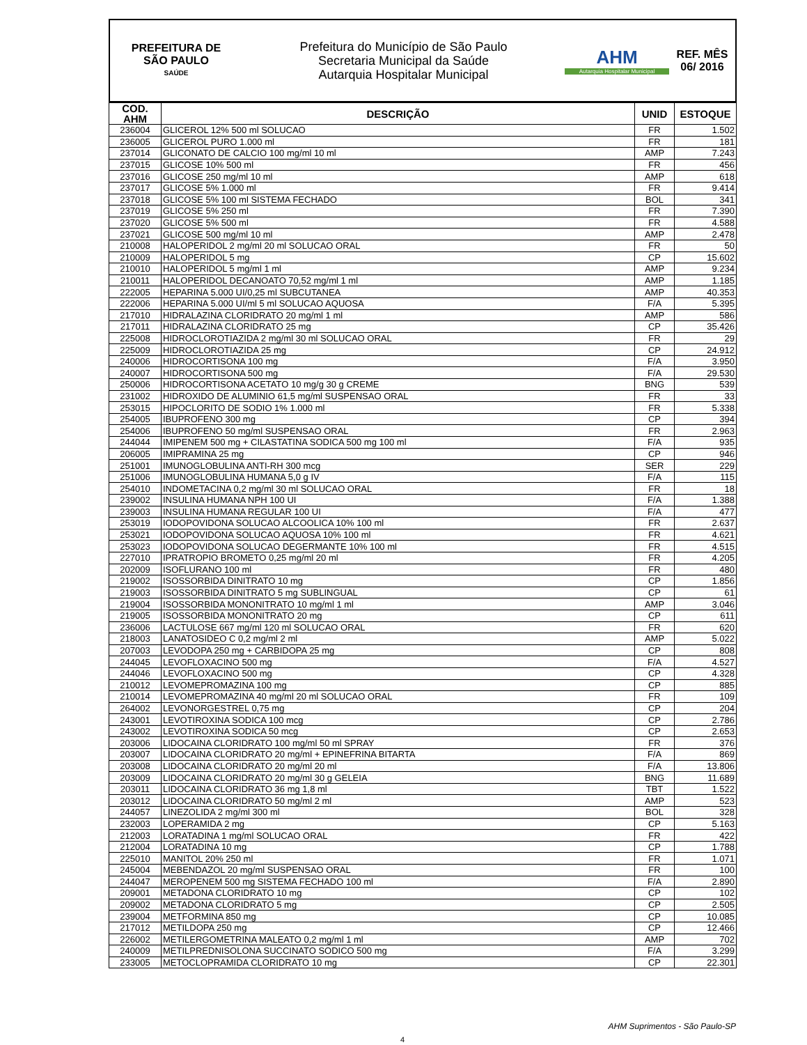PREFEITURA DE
SÃO PAULO
SAÚDE
Prefeitura do Município de São Paulo
Secretaria Municipal da Saúde
Autarquia Hospitalar Municipal
AHM
Autarquia Hospitalar Municipal
REF. MÊS
06/ 2016
| COD. AHM | DESCRIÇÃO | UNID | ESTOQUE |
| --- | --- | --- | --- |
| 236004 | GLICEROL 12% 500 ml SOLUCAO | FR | 1.502 |
| 236005 | GLICEROL PURO 1.000 ml | FR | 181 |
| 237014 | GLICONATO DE CALCIO 100 mg/ml 10 ml | AMP | 7.243 |
| 237015 | GLICOSE 10% 500 ml | FR | 456 |
| 237016 | GLICOSE 250 mg/ml 10 ml | AMP | 618 |
| 237017 | GLICOSE 5% 1.000 ml | FR | 9.414 |
| 237018 | GLICOSE 5% 100 ml SISTEMA FECHADO | BOL | 341 |
| 237019 | GLICOSE 5% 250 ml | FR | 7.390 |
| 237020 | GLICOSE 5% 500 ml | FR | 4.588 |
| 237021 | GLICOSE 500 mg/ml 10 ml | AMP | 2.478 |
| 210008 | HALOPERIDOL 2 mg/ml 20 ml SOLUCAO ORAL | FR | 50 |
| 210009 | HALOPERIDOL 5 mg | CP | 15.602 |
| 210010 | HALOPERIDOL 5 mg/ml 1 ml | AMP | 9.234 |
| 210011 | HALOPERIDOL DECANOATO 70,52 mg/ml 1 ml | AMP | 1.185 |
| 222005 | HEPARINA 5.000 UI/0,25 ml SUBCUTANEA | AMP | 40.353 |
| 222006 | HEPARINA 5.000 UI/ml 5 ml SOLUCAO AQUOSA | F/A | 5.395 |
| 217010 | HIDRALAZINA CLORIDRATO 20 mg/ml 1 ml | AMP | 586 |
| 217011 | HIDRALAZINA CLORIDRATO 25 mg | CP | 35.426 |
| 225008 | HIDROCLOROTIAZIDA 2 mg/ml 30 ml SOLUCAO ORAL | FR | 29 |
| 225009 | HIDROCLOROTIAZIDA 25 mg | CP | 24.912 |
| 240006 | HIDROCORTISONA 100 mg | F/A | 3.950 |
| 240007 | HIDROCORTISONA 500 mg | F/A | 29.530 |
| 250006 | HIDROCORTISONA ACETATO 10 mg/g 30 g CREME | BNG | 539 |
| 231002 | HIDROXIDO DE ALUMINIO 61,5 mg/ml SUSPENSAO ORAL | FR | 33 |
| 253015 | HIPOCLORITO DE SODIO 1% 1.000 ml | FR | 5.338 |
| 254005 | IBUPROFENO 300 mg | CP | 394 |
| 254006 | IBUPROFENO 50 mg/ml SUSPENSAO ORAL | FR | 2.963 |
| 244044 | IMIPENEM 500 mg + CILASTATINA SODICA 500 mg 100 ml | F/A | 935 |
| 206005 | IMIPRAMINA 25 mg | CP | 946 |
| 251001 | IMUNOGLOBULINA ANTI-RH 300 mcg | SER | 229 |
| 251006 | IMUNOGLOBULINA HUMANA 5,0 g IV | F/A | 115 |
| 254010 | INDOMETACINA 0,2 mg/ml 30 ml SOLUCAO ORAL | FR | 18 |
| 239002 | INSULINA HUMANA NPH 100 UI | F/A | 1.388 |
| 239003 | INSULINA HUMANA REGULAR 100 UI | F/A | 477 |
| 253019 | IODOPOVIDONA SOLUCAO ALCOOLICA 10% 100 ml | FR | 2.637 |
| 253021 | IODOPOVIDONA SOLUCAO AQUOSA 10% 100 ml | FR | 4.621 |
| 253023 | IODOPOVIDONA SOLUCAO DEGERMANTE 10% 100 ml | FR | 4.515 |
| 227010 | IPRATROPIO BROMETO 0,25 mg/ml 20 ml | FR | 4.205 |
| 202009 | ISOFLURANO 100 ml | FR | 480 |
| 219002 | ISOSSORBIDA DINITRATO 10 mg | CP | 1.856 |
| 219003 | ISOSSORBIDA DINITRATO 5 mg SUBLINGUAL | CP | 61 |
| 219004 | ISOSSORBIDA MONONITRATO 10 mg/ml 1 ml | AMP | 3.046 |
| 219005 | ISOSSORBIDA MONONITRATO 20 mg | CP | 611 |
| 236006 | LACTULOSE 667 mg/ml 120 ml SOLUCAO ORAL | FR | 620 |
| 218003 | LANATOSIDEO C 0,2 mg/ml 2 ml | AMP | 5.022 |
| 207003 | LEVODOPA 250 mg + CARBIDOPA 25 mg | CP | 808 |
| 244045 | LEVOFLOXACINO 500 mg | F/A | 4.527 |
| 244046 | LEVOFLOXACINO 500 mg | CP | 4.328 |
| 210012 | LEVOMEPROMAZINA 100 mg | CP | 885 |
| 210014 | LEVOMEPROMAZINA 40 mg/ml 20 ml SOLUCAO ORAL | FR | 109 |
| 264002 | LEVONORGESTREL 0,75 mg | CP | 204 |
| 243001 | LEVOTIROXINA SODICA 100 mcg | CP | 2.786 |
| 243002 | LEVOTIROXINA SODICA 50 mcg | CP | 2.653 |
| 203006 | LIDOCAINA CLORIDRATO 100 mg/ml 50 ml SPRAY | FR | 376 |
| 203007 | LIDOCAINA CLORIDRATO 20 mg/ml + EPINEFRINA BITARTA | F/A | 869 |
| 203008 | LIDOCAINA CLORIDRATO 20 mg/ml 20 ml | F/A | 13.806 |
| 203009 | LIDOCAINA CLORIDRATO 20 mg/ml 30 g GELEIA | BNG | 11.689 |
| 203011 | LIDOCAINA CLORIDRATO 36 mg 1,8 ml | TBT | 1.522 |
| 203012 | LIDOCAINA CLORIDRATO 50 mg/ml 2 ml | AMP | 523 |
| 244057 | LINEZOLIDA 2 mg/ml 300 ml | BOL | 328 |
| 232003 | LOPERAMIDA 2 mg | CP | 5.163 |
| 212003 | LORATADINA 1 mg/ml SOLUCAO ORAL | FR | 422 |
| 212004 | LORATADINA 10 mg | CP | 1.788 |
| 225010 | MANITOL 20% 250 ml | FR | 1.071 |
| 245004 | MEBENDAZOL 20 mg/ml SUSPENSAO ORAL | FR | 100 |
| 244047 | MEROPENEM 500 mg SISTEMA FECHADO 100 ml | F/A | 2.890 |
| 209001 | METADONA CLORIDRATO 10 mg | CP | 102 |
| 209002 | METADONA CLORIDRATO 5 mg | CP | 2.505 |
| 239004 | METFORMINA 850 mg | CP | 10.085 |
| 217012 | METILDOPA 250 mg | CP | 12.466 |
| 226002 | METILERGOMETRINA MALEATO 0,2 mg/ml 1 ml | AMP | 702 |
| 240009 | METILPREDNISOLONA SUCCINATO SODICO 500 mg | F/A | 3.299 |
| 233005 | METOCLOPRAMIDA CLORIDRATO 10 mg | CP | 22.301 |
AHM Suprimentos - São Paulo-SP
4